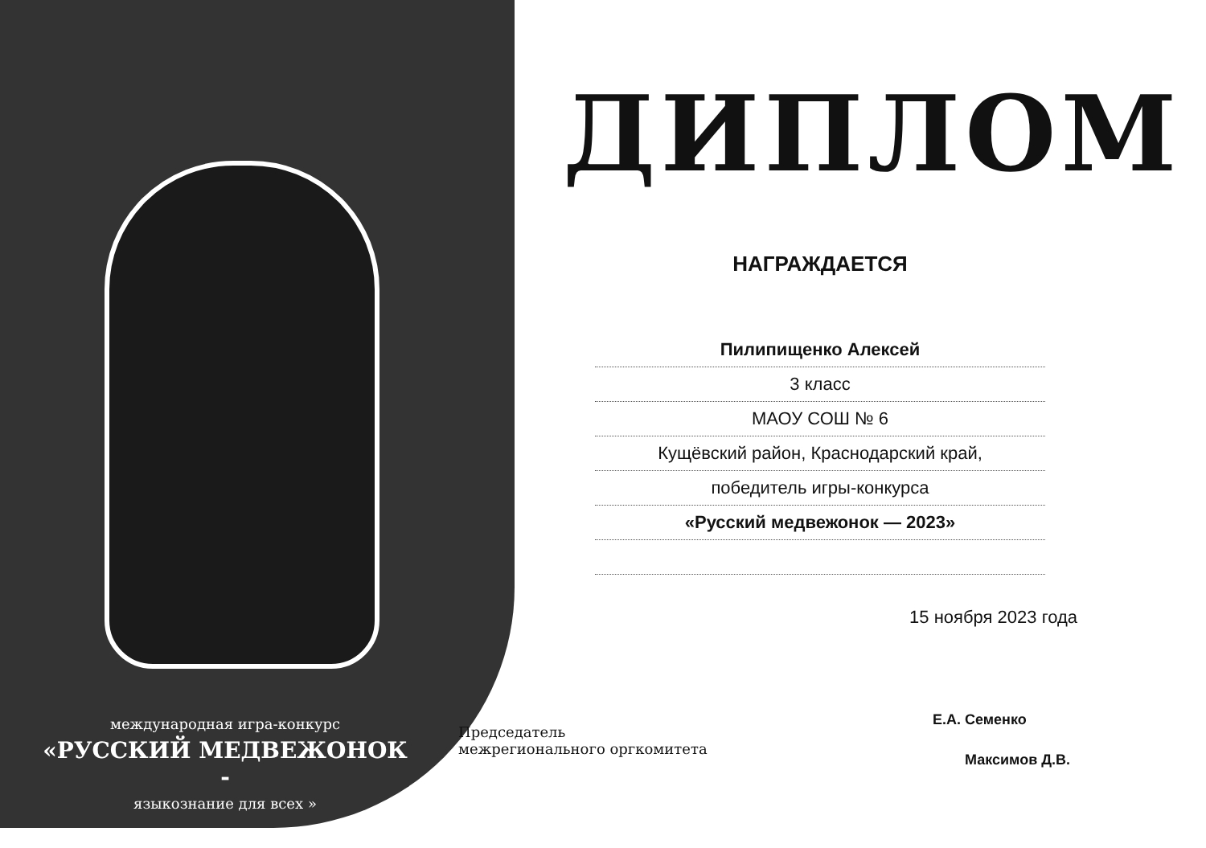международная игра-конкурс
«РУССКИЙ МЕДВЕЖОНОК -
языкознание для всех »
ДИПЛОМ
НАГРАЖДАЕТСЯ
Пилипищенко Алексей
3 класс
МАОУ СОШ № 6
Кущёвский район, Краснодарский край,
победитель игры-конкурса
«Русский медвежонок — 2023»
15 ноября 2023 года
Е.А. Семенко
Председатель
межрегионального оргкомитета
Максимов Д.В.